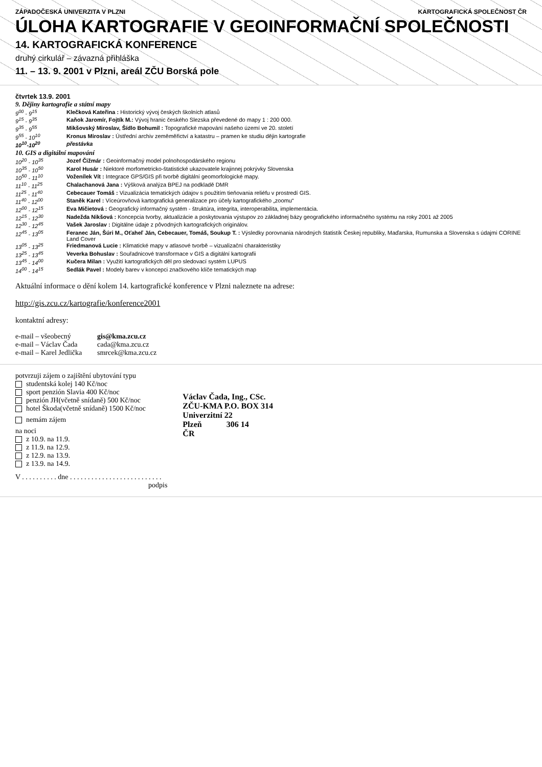ZÁPADOČESKÁ UNIVERZITA V PLZNI KARTOGRAFICKÁ SPOLEČNOST ČR
ÚLOHA KARTOGRAFIE V GEOINFORMAČNÍ SPOLEČNOSTI
14. KARTOGRAFICKÁ KONFERENCE
druhý cirkulář – závazná přihláška
11. – 13. 9. 2001 v Plzni, areál ZČU Borská pole
čtvrtek 13.9. 2001
9. Dějiny kartografie a státní mapy
9<sup>00</sup> - 9<sup>15</sup> Klečková Kateřina : Historický vývoj českých školních atlasů
9<sup>15</sup> - 9<sup>35</sup> Kaňok Jaromír, Fojtík M.: Vývoj hranic českého Slezska převedené do mapy 1 : 200 000.
9<sup>35</sup> - 9<sup>55</sup> Mikšovský Miroslav, Šídlo Bohumil : Topografické mapování našeho území ve 20. století
9<sup>55</sup> - 10<sup>10</sup> Kronus Miroslav : Ústřední archiv zeměměřictví a katastru – pramen ke studiu dějin kartografie
10<sup>10</sup>-10<sup>20</sup> přestávka
10. GIS a digitální mapování
10<sup>20</sup> - 10<sup>35</sup> Jozef Čižmár : Geoinformačný model polnohospodárského regionu
10<sup>35</sup> - 10<sup>50</sup> Karol Husár : Niektoré morfometricko-štatistické ukazovatele krajinnej pokrývky Slovenska
10<sup>50</sup> - 11<sup>10</sup> Voženílek Vít : Integrace GPS/GIS při tvorbě digitální geomorfologické mapy.
11<sup>10</sup> - 11<sup>25</sup> Chalachanová Jana : Výšková analýza BPEJ na podkladě DMR
11<sup>25</sup> - 11<sup>40</sup> Cebecauer Tomáš : Vizualizácia tematických údajov s použitím tieňovania reliéfu v prostredí GIS.
11<sup>40</sup> - 12<sup>00</sup> Staněk Karel : Víceúrovňová kartografická generalizace pro účely kartografického „zoomu“
12<sup>00</sup> - 12<sup>15</sup> Eva Mičietová : Geografický informačný systém - štruktúra, integrita, interoperabilita, implementácia.
12<sup>15</sup> - 12<sup>30</sup> Nadežda Nikšová : Koncepcia tvorby, aktualizácie a poskytovania výstupov zo základnej bázy geografického informačného systému na roky 2001 až 2005
12<sup>30</sup> - 12<sup>45</sup> Vašek Jaroslav : Digitálne údaje z pôvodných kartografických originálov.
12<sup>45</sup> - 13<sup>05</sup> Feranec Ján, Šúri M., Oťaheľ Ján, Cebecauer, Tomáš, Soukup T. : Výsledky porovnania národných štatistík Českej republiky, Maďarska, Rumunska a Slovenska s údajmi CORINE Land Cover
13<sup>05</sup> - 13<sup>25</sup> Friedmanová Lucie : Klimatické mapy v atlasové tvorbě – vizualizační charakteristiky
13<sup>25</sup> - 13<sup>45</sup> Veverka Bohuslav : Souřadnicové transformace v GIS a digitální kartografii
13<sup>45</sup> - 14<sup>00</sup> Kučera Milan : Využití kartografických děl pro sledovací systém LUPUS
14<sup>00</sup> - 14<sup>15</sup> Sedlák Pavel : Modely barev v koncepci značkového klíče tematických map
Aktuální informace o dění kolem 14. kartografické konference v Plzni naleznete na adrese:
http://gis.zcu.cz/kartografie/konference2001
kontaktní adresy:
e-mail – všeobecný gis@kma.zcu.cz e-mail – Václav Čada cada@kma.zcu.cz e-mail – Karel Jedlička smrcek@kma.zcu.cz
potvrzuji zájem o zajištění ubytování typu
studentská kolej 140 Kč/noc
sport penzión Slavia 400 Kč/noc
penzión JH(včetně snídaně) 500 Kč/noc
hotel Škoda(včetně snídaně) 1500 Kč/noc
nemám zájem
na noci
z 10.9. na 11.9.
z 11.9. na 12.9.
z 12.9. na 13.9.
z 13.9. na 14.9.
V . . . . . . . . . . dne . . . . . . . . . . . . . . . . . . . . . . . . . .
podpis
Václav Čada, Ing., CSc.
ZČU-KMA P.O. BOX 314
Univerzitní 22
Plzeň 306 14
ČR